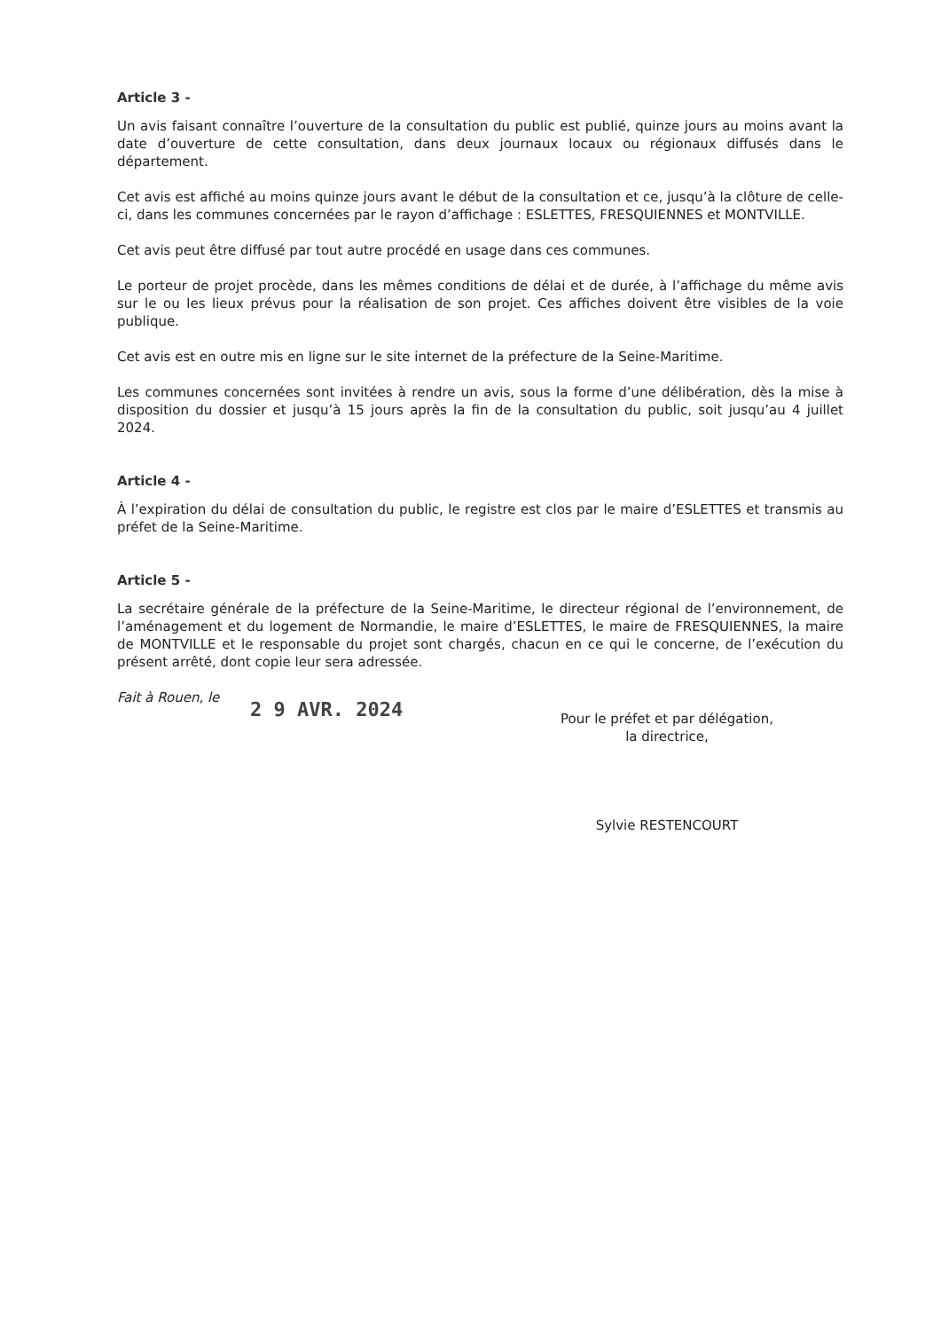Article 3 -
Un avis faisant connaître l’ouverture de la consultation du public est publié, quinze jours au moins avant la date d’ouverture de cette consultation, dans deux journaux locaux ou régionaux diffusés dans le département.
Cet avis est affiché au moins quinze jours avant le début de la consultation et ce, jusqu’à la clôture de celle-ci, dans les communes concernées par le rayon d’affichage : ESLETTES, FRESQUIENNES et MONTVILLE.
Cet avis peut être diffusé par tout autre procédé en usage dans ces communes.
Le porteur de projet procède, dans les mêmes conditions de délai et de durée, à l’affichage du même avis sur le ou les lieux prévus pour la réalisation de son projet. Ces affiches doivent être visibles de la voie publique.
Cet avis est en outre mis en ligne sur le site internet de la préfecture de la Seine-Maritime.
Les communes concernées sont invitées à rendre un avis, sous la forme d’une délibération, dès la mise à disposition du dossier et jusqu’à 15 jours après la fin de la consultation du public, soit jusqu’au 4 juillet 2024.
Article 4 -
À l’expiration du délai de consultation du public, le registre est clos par le maire d’ESLETTES et transmis au préfet de la Seine-Maritime.
Article 5 -
La secrétaire générale de la préfecture de la Seine-Maritime, le directeur régional de l’environnement, de l’aménagement et du logement de Normandie, le maire d’ESLETTES, le maire de FRESQUIENNES, la maire de MONTVILLE et le responsable du projet sont chargés, chacun en ce qui le concerne, de l’exécution du présent arrêté, dont copie leur sera adressée.
Fait à Rouen, le 2 9 AVR. 2024
Pour le préfet et par délégation,
la directrice,
Sylvie RESTENCOURT